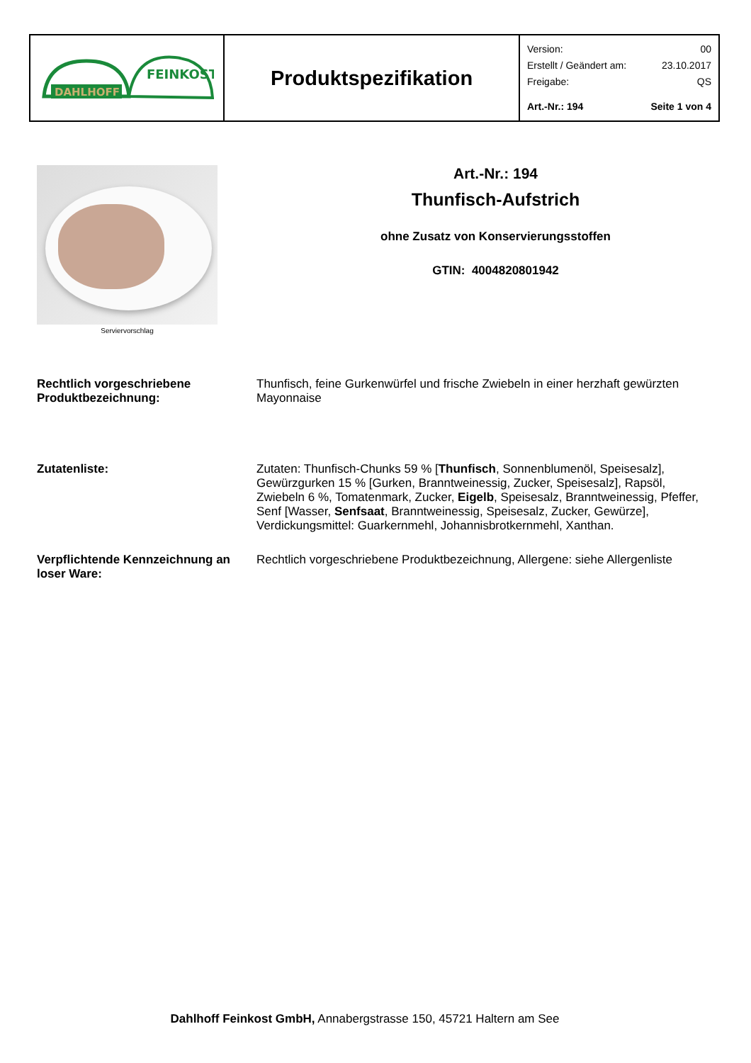| DAHLHOFF FEINKOST | Produktspezifikation | Version: 00 Erstellt / Geändert am: 23.10.2017 Freigabe: QS Art.-Nr.: 194 Seite 1 von 4 |
Serviervorschlag
Art.-Nr.: 194
Thunfisch-Aufstrich
ohne Zusatz von Konservierungsstoffen
GTIN: 4004820801942
Rechtlich vorgeschriebene Produktbezeichnung:
Thunfisch, feine Gurkenwürfel und frische Zwiebeln in einer herzhaft gewürzten Mayonnaise
Zutatenliste: Zutaten: Thunfisch-Chunks 59 % [Thunfisch, Sonnenblumenöl, Speisesalz], Gewürzgurken 15 % [Gurken, Branntweinessig, Zucker, Speisesalz], Rapsöl, Zwiebeln 6 %, Tomatenmark, Zucker, Eigelb, Speisesalz, Branntweinessig, Pfeffer, Senf [Wasser, Senfsaat, Branntweinessig, Speisesalz, Zucker, Gewürze], Verdickungsmittel: Guarkernmehl, Johannisbrotkernmehl, Xanthan.
Verpflichtende Kennzeichnung an loser Ware:
Rechtlich vorgeschriebene Produktbezeichnung, Allergene: siehe Allergenliste
Dahlhoff Feinkost GmbH, Annabergstrasse 150, 45721 Haltern am See